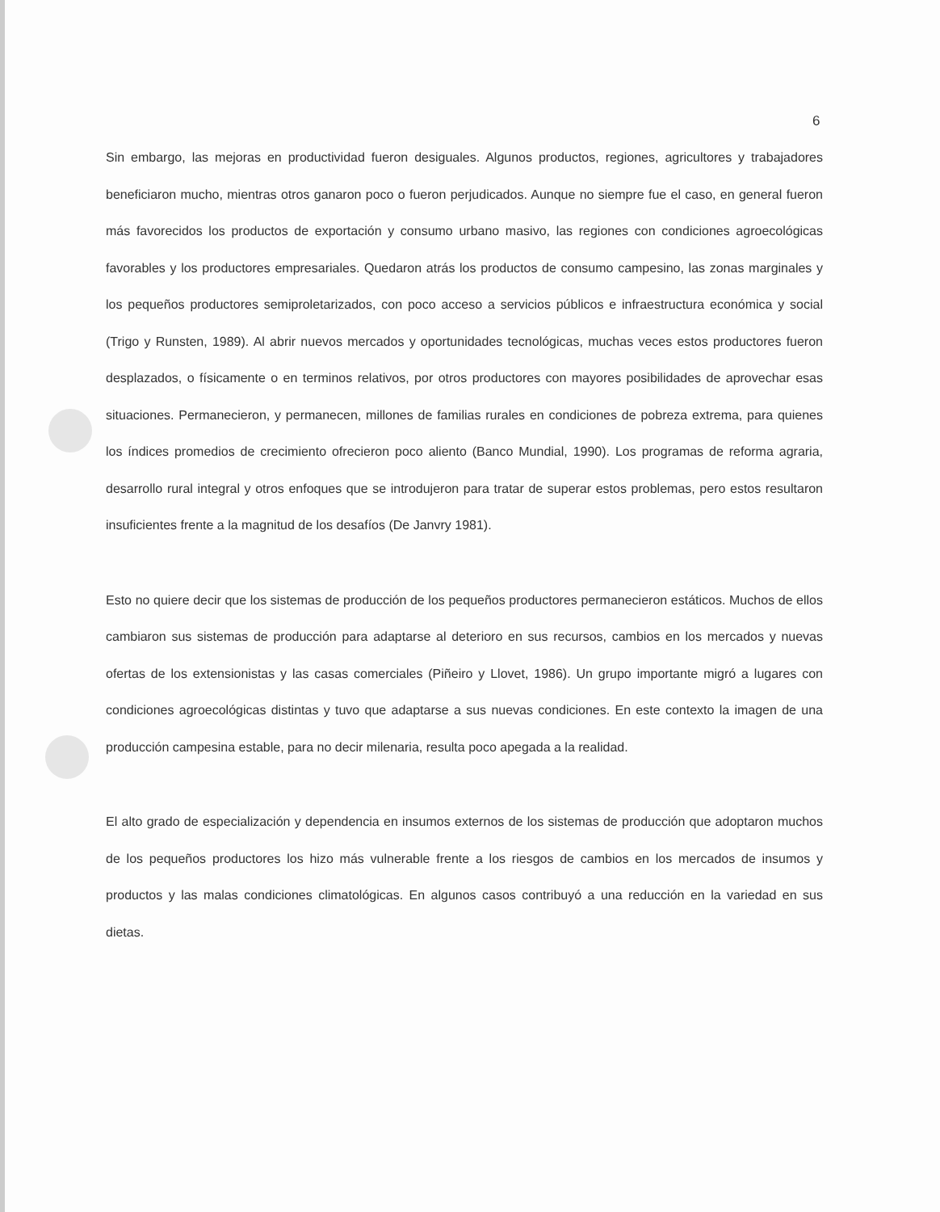6
Sin embargo, las mejoras en productividad fueron desiguales. Algunos productos, regiones, agricultores y trabajadores beneficiaron mucho, mientras otros ganaron poco o fueron perjudicados. Aunque no siempre fue el caso, en general fueron más favorecidos los productos de exportación y consumo urbano masivo, las regiones con condiciones agroecológicas favorables y los productores empresariales. Quedaron atrás los productos de consumo campesino, las zonas marginales y los pequeños productores semiproletarizados, con poco acceso a servicios públicos e infraestructura económica y social (Trigo y Runsten, 1989). Al abrir nuevos mercados y oportunidades tecnológicas, muchas veces estos productores fueron desplazados, o físicamente o en terminos relativos, por otros productores con mayores posibilidades de aprovechar esas situaciones. Permanecieron, y permanecen, millones de familias rurales en condiciones de pobreza extrema, para quienes los índices promedios de crecimiento ofrecieron poco aliento (Banco Mundial, 1990). Los programas de reforma agraria, desarrollo rural integral y otros enfoques que se introdujeron para tratar de superar estos problemas, pero estos resultaron insuficientes frente a la magnitud de los desafíos (De Janvry 1981).
Esto no quiere decir que los sistemas de producción de los pequeños productores permanecieron estáticos. Muchos de ellos cambiaron sus sistemas de producción para adaptarse al deterioro en sus recursos, cambios en los mercados y nuevas ofertas de los extensionistas y las casas comerciales (Piñeiro y Llovet, 1986). Un grupo importante migró a lugares con condiciones agroecológicas distintas y tuvo que adaptarse a sus nuevas condiciones. En este contexto la imagen de una producción campesina estable, para no decir milenaria, resulta poco apegada a la realidad.
El alto grado de especialización y dependencia en insumos externos de los sistemas de producción que adoptaron muchos de los pequeños productores los hizo más vulnerable frente a los riesgos de cambios en los mercados de insumos y productos y las malas condiciones climatológicas. En algunos casos contribuyó a una reducción en la variedad en sus dietas.